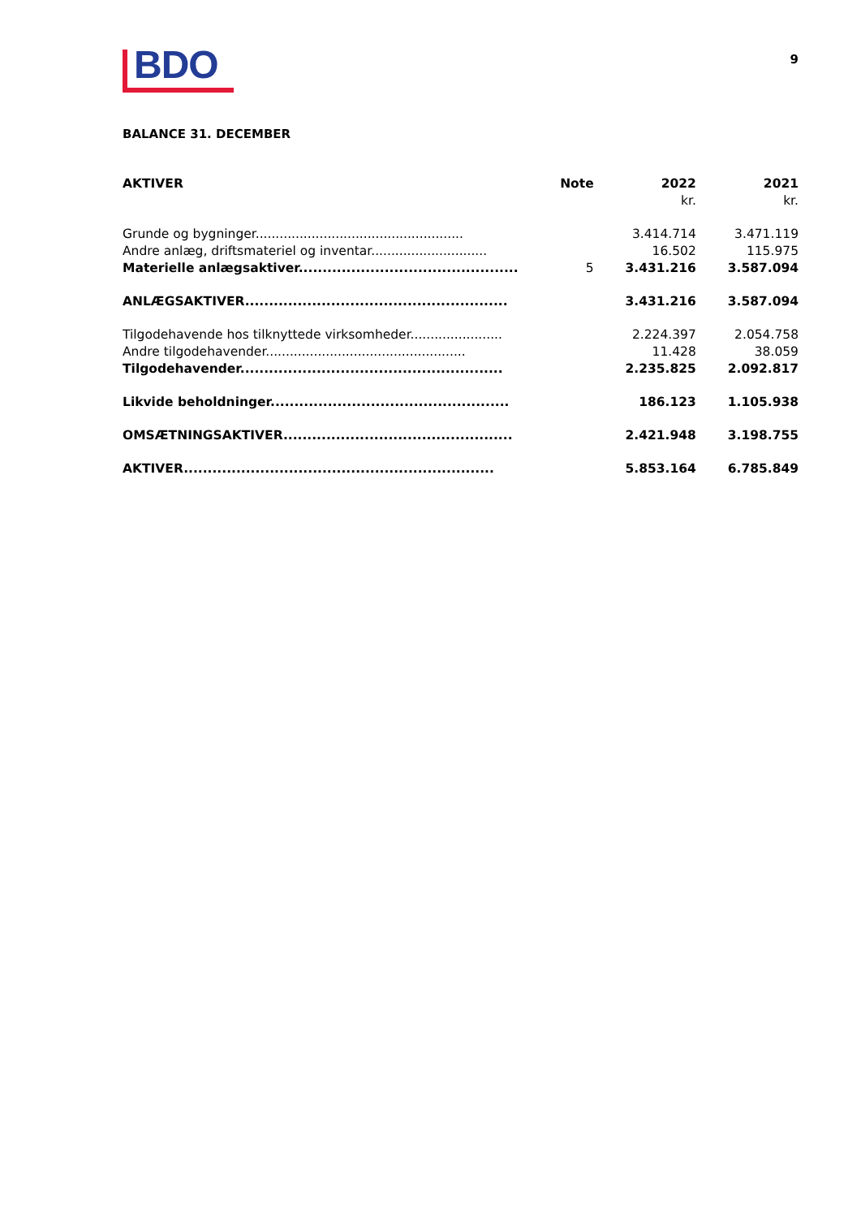BDO
9
BALANCE 31. DECEMBER
| AKTIVER | Note | 2022 | 2021 |
| --- | --- | --- | --- |
| | | kr. | kr. |
| Grunde og bygninger.................................................... | | 3.414.714 | 3.471.119 |
| Andre anlæg, driftsmateriel og inventar............................. | | 16.502 | 115.975 |
| Materielle anlægsaktiver.............................................. | 5 | 3.431.216 | 3.587.094 |
| ANLÆGSAKTIVER....................................................... | | 3.431.216 | 3.587.094 |
| Tilgodehavende hos tilknyttede virksomheder....................... | | 2.224.397 | 2.054.758 |
| Andre tilgodehavender.................................................. | | 11.428 | 38.059 |
| Tilgodehavender....................................................... | | 2.235.825 | 2.092.817 |
| Likvide beholdninger.................................................. | | 186.123 | 1.105.938 |
| OMSÆTNINGSAKTIVER................................................ | | 2.421.948 | 3.198.755 |
| AKTIVER................................................................. | | 5.853.164 | 6.785.849 |